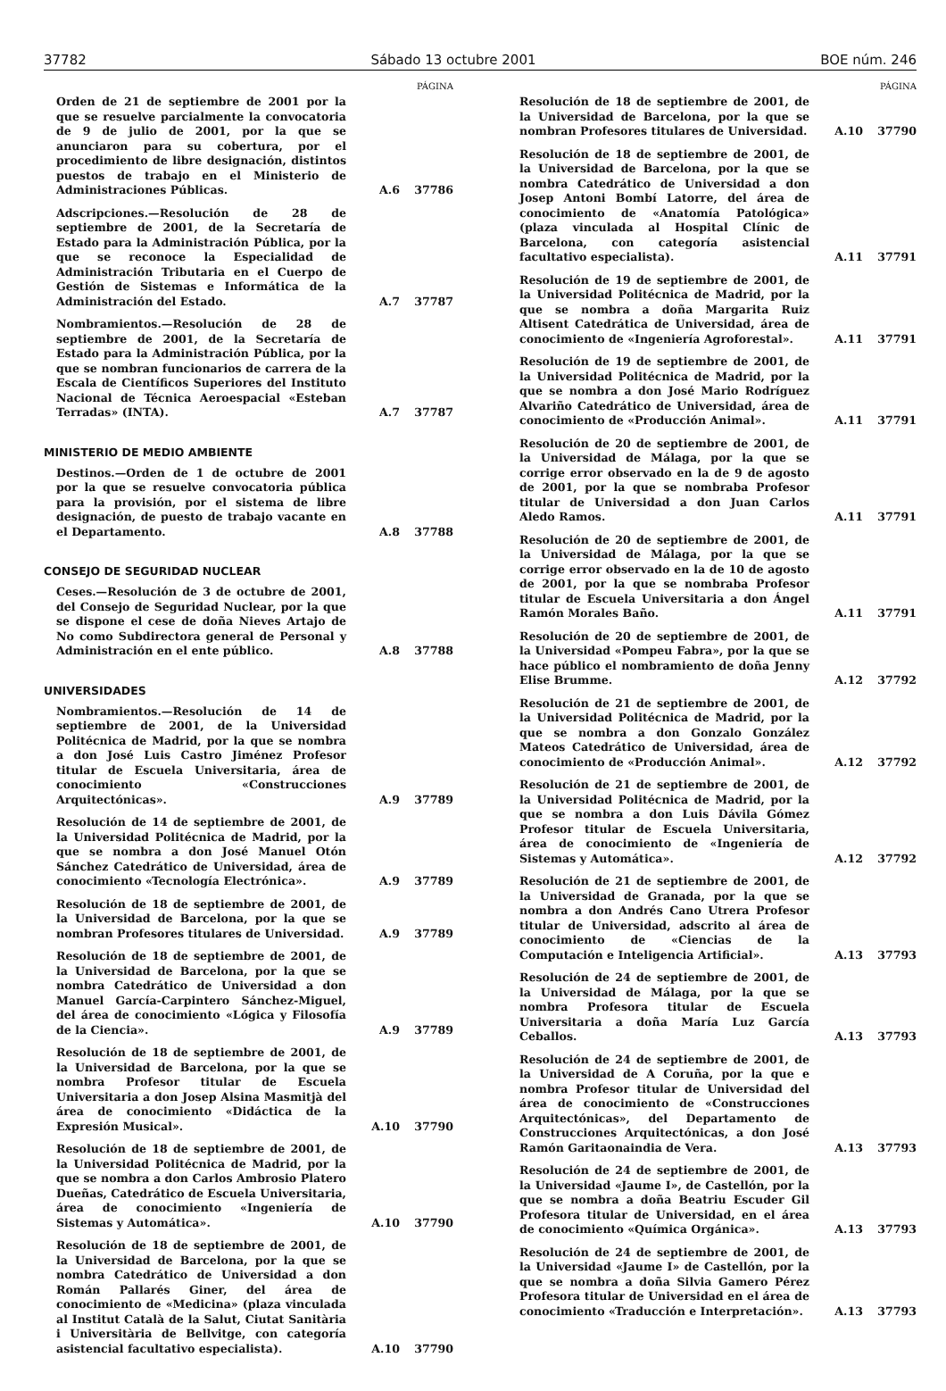37782 Sábado 13 octubre 2001 BOE núm. 246
PÁGINA
Orden de 21 de septiembre de 2001 por la que se resuelve parcialmente la convocatoria de 9 de julio de 2001, por la que se anunciaron para su cobertura, por el procedimiento de libre designación, distintos puestos de trabajo en el Ministerio de Administraciones Públicas. A.6 37786
Adscripciones.—Resolución de 28 de septiembre de 2001, de la Secretaría de Estado para la Administración Pública, por la que se reconoce la Especialidad de Administración Tributaria en el Cuerpo de Gestión de Sistemas e Informática de la Administración del Estado. A.7 37787
Nombramientos.—Resolución de 28 de septiembre de 2001, de la Secretaría de Estado para la Administración Pública, por la que se nombran funcionarios de carrera de la Escala de Científicos Superiores del Instituto Nacional de Técnica Aeroespacial «Esteban Terradas» (INTA). A.7 37787
MINISTERIO DE MEDIO AMBIENTE
Destinos.—Orden de 1 de octubre de 2001 por la que se resuelve convocatoria pública para la provisión, por el sistema de libre designación, de puesto de trabajo vacante en el Departamento. A.8 37788
CONSEJO DE SEGURIDAD NUCLEAR
Ceses.—Resolución de 3 de octubre de 2001, del Consejo de Seguridad Nuclear, por la que se dispone el cese de doña Nieves Artajo de No como Subdirectora general de Personal y Administración en el ente público. A.8 37788
UNIVERSIDADES
Nombramientos.—Resolución de 14 de septiembre de 2001, de la Universidad Politécnica de Madrid, por la que se nombra a don José Luis Castro Jiménez Profesor titular de Escuela Universitaria, área de conocimiento «Construcciones Arquitectónicas». A.9 37789
Resolución de 14 de septiembre de 2001, de la Universidad Politécnica de Madrid, por la que se nombra a don José Manuel Otón Sánchez Catedrático de Universidad, área de conocimiento «Tecnología Electrónica». A.9 37789
Resolución de 18 de septiembre de 2001, de la Universidad de Barcelona, por la que se nombran Profesores titulares de Universidad. A.9 37789
Resolución de 18 de septiembre de 2001, de la Universidad de Barcelona, por la que se nombra Catedrático de Universidad a don Manuel García-Carpintero Sánchez-Miguel, del área de conocimiento «Lógica y Filosofía de la Ciencia». A.9 37789
Resolución de 18 de septiembre de 2001, de la Universidad de Barcelona, por la que se nombra Profesor titular de Escuela Universitaria a don Josep Alsina Masmitjà del área de conocimiento «Didáctica de la Expresión Musical». A.10 37790
Resolución de 18 de septiembre de 2001, de la Universidad Politécnica de Madrid, por la que se nombra a don Carlos Ambrosio Platero Dueñas, Catedrático de Escuela Universitaria, área de conocimiento «Ingeniería de Sistemas y Automática». A.10 37790
Resolución de 18 de septiembre de 2001, de la Universidad de Barcelona, por la que se nombra Catedrático de Universidad a don Román Pallarés Giner, del área de conocimiento de «Medicina» (plaza vinculada al Institut Català de la Salut, Ciutat Sanitària i Universitària de Bellvitge, con categoría asistencial facultativo especialista). A.10 37790
PÁGINA
Resolución de 18 de septiembre de 2001, de la Universidad de Barcelona, por la que se nombran Profesores titulares de Universidad. A.10 37790
Resolución de 18 de septiembre de 2001, de la Universidad de Barcelona, por la que se nombra Catedrático de Universidad a don Josep Antoni Bombí Latorre, del área de conocimiento de «Anatomía Patológica» (plaza vinculada al Hospital Clínic de Barcelona, con categoría asistencial facultativo especialista). A.11 37791
Resolución de 19 de septiembre de 2001, de la Universidad Politécnica de Madrid, por la que se nombra a doña Margarita Ruiz Altisent Catedrática de Universidad, área de conocimiento de «Ingeniería Agroforestal». A.11 37791
Resolución de 19 de septiembre de 2001, de la Universidad Politécnica de Madrid, por la que se nombra a don José Mario Rodríguez Alvariño Catedrático de Universidad, área de conocimiento de «Producción Animal». A.11 37791
Resolución de 20 de septiembre de 2001, de la Universidad de Málaga, por la que se corrige error observado en la de 9 de agosto de 2001, por la que se nombraba Profesor titular de Universidad a don Juan Carlos Aledo Ramos. A.11 37791
Resolución de 20 de septiembre de 2001, de la Universidad de Málaga, por la que se corrige error observado en la de 10 de agosto de 2001, por la que se nombraba Profesor titular de Escuela Universitaria a don Ángel Ramón Morales Baño. A.11 37791
Resolución de 20 de septiembre de 2001, de la Universidad «Pompeu Fabra», por la que se hace público el nombramiento de doña Jenny Elise Brumme. A.12 37792
Resolución de 21 de septiembre de 2001, de la Universidad Politécnica de Madrid, por la que se nombra a don Gonzalo González Mateos Catedrático de Universidad, área de conocimiento de «Producción Animal». A.12 37792
Resolución de 21 de septiembre de 2001, de la Universidad Politécnica de Madrid, por la que se nombra a don Luis Dávila Gómez Profesor titular de Escuela Universitaria, área de conocimiento de «Ingeniería de Sistemas y Automática». A.12 37792
Resolución de 21 de septiembre de 2001, de la Universidad de Granada, por la que se nombra a don Andrés Cano Utrera Profesor titular de Universidad, adscrito al área de conocimiento de «Ciencias de la Computación e Inteligencia Artificial». A.13 37793
Resolución de 24 de septiembre de 2001, de la Universidad de Málaga, por la que se nombra Profesora titular de Escuela Universitaria a doña María Luz García Ceballos. A.13 37793
Resolución de 24 de septiembre de 2001, de la Universidad de A Coruña, por la que e nombra Profesor titular de Universidad del área de conocimiento de «Construcciones Arquitectónicas», del Departamento de Construcciones Arquitectónicas, a don José Ramón Garitaonaindia de Vera. A.13 37793
Resolución de 24 de septiembre de 2001, de la Universidad «Jaume I», de Castellón, por la que se nombra a doña Beatriu Escuder Gil Profesora titular de Universidad, en el área de conocimiento «Química Orgánica». A.13 37793
Resolución de 24 de septiembre de 2001, de la Universidad «Jaume I» de Castellón, por la que se nombra a doña Silvia Gamero Pérez Profesora titular de Universidad en el área de conocimiento «Traducción e Interpretación». A.13 37793